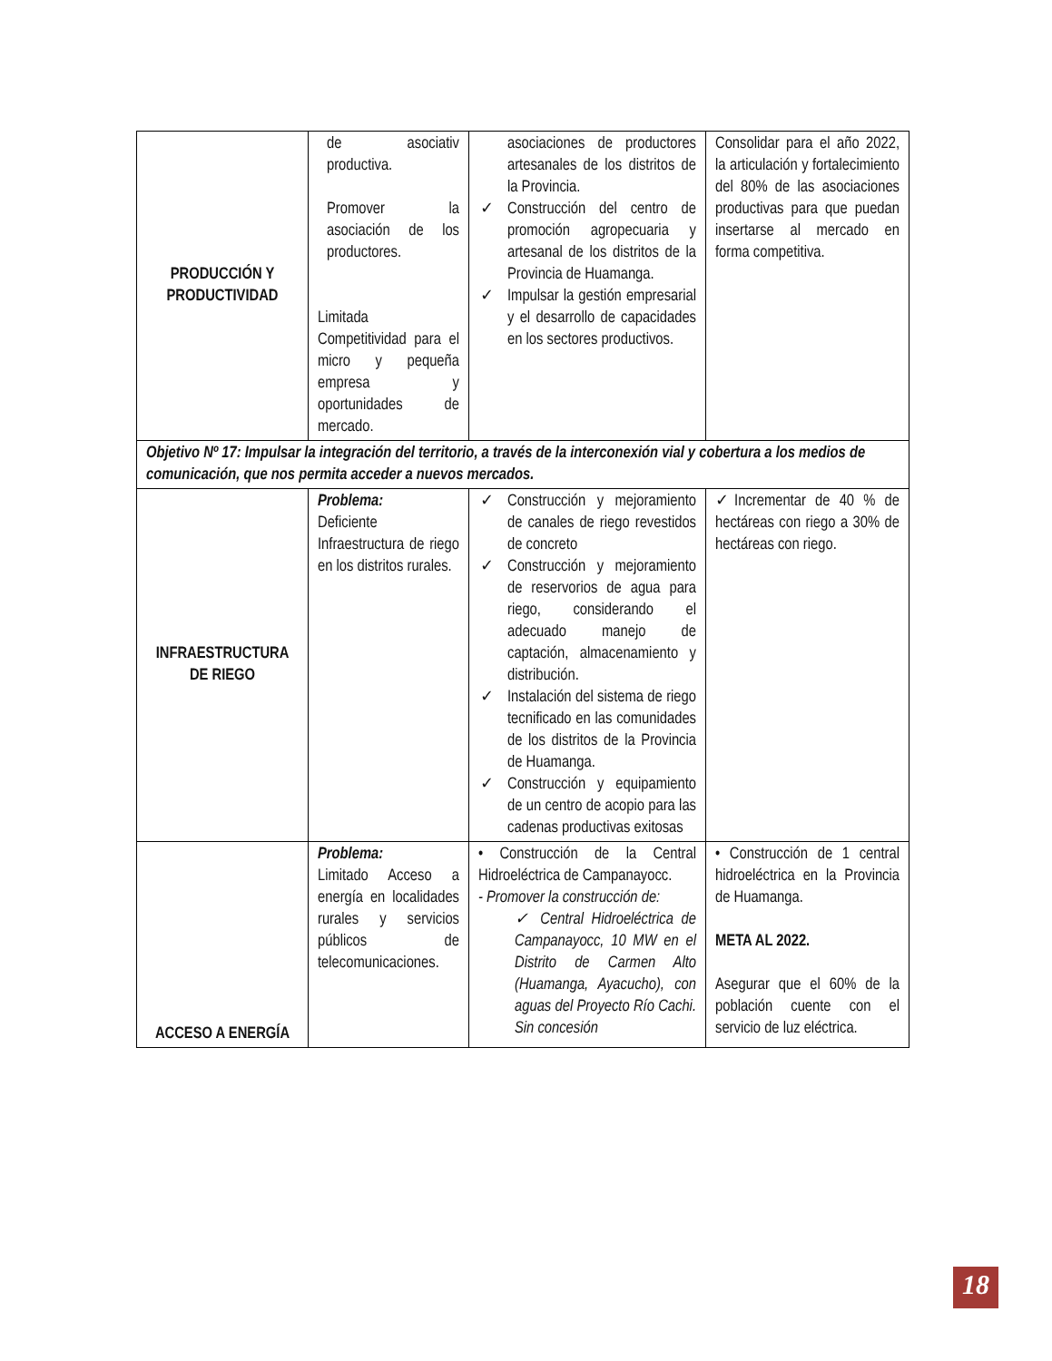| PRODUCCIÓN Y PRODUCTIVIDAD | de asociativ productiva. Promover la asociación de los productores. Limitada Competitividad para el micro y pequeña empresa y oportunidades de mercado. | asociaciones de productores artesanales de los distritos de la Provincia. ✓ Construcción del centro de promoción agropecuaria y artesanal de los distritos de la Provincia de Huamanga. ✓ Impulsar la gestión empresarial y el desarrollo de capacidades en los sectores productivos. | Consolidar para el año 2022, la articulación y fortalecimiento del 80% de las asociaciones productivas para que puedan insertarse al mercado en forma competitiva. |
| Objetivo Nº 17: Impulsar la integración del territorio, a través de la interconexión vial y cobertura a los medios de comunicación, que nos permita acceder a nuevos mercados. | | | |
| INFRAESTRUCTURA DE RIEGO | Problema: Deficiente Infraestructura de riego en los distritos rurales. | ✓ Construcción y mejoramiento de canales de riego revestidos de concreto ✓ Construcción y mejoramiento de reservorios de agua para riego, considerando el adecuado manejo de captación, almacenamiento y distribución. ✓ Instalación del sistema de riego tecnificado en las comunidades de los distritos de la Provincia de Huamanga. ✓ Construcción y equipamiento de un centro de acopio para las cadenas productivas exitosas | ✓Incrementar de 40 % de hectáreas con riego a 30% de hectáreas con riego. |
| ACCESO A ENERGÍA | Problema: Limitado Acceso a energía en localidades rurales y servicios públicos de telecomunicaciones. | • Construcción de la Central Hidroeléctrica de Campanayocc. - Promover la construcción de: ✓ Central Hidroeléctrica de Campanayocc, 10 MW en el Distrito de Carmen Alto (Huamanga, Ayacucho), con aguas del Proyecto Río Cachi. Sin concesión | • Construcción de 1 central hidroeléctrica en la Provincia de Huamanga. META AL 2022. Asegurar que el 60% de la población cuente con el servicio de luz eléctrica. |
18